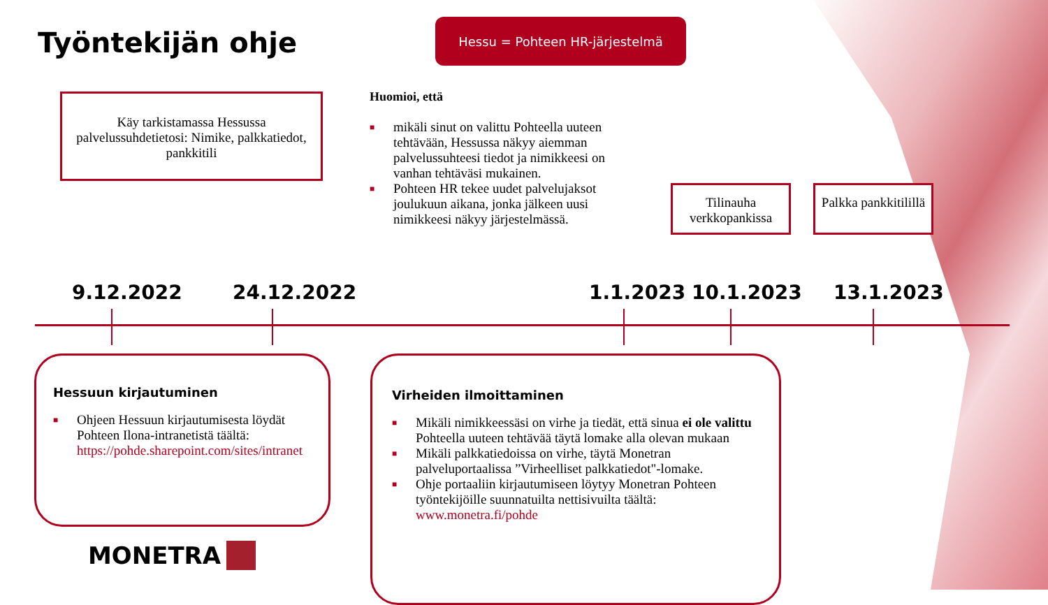Työntekijän ohje
Hessu = Pohteen HR-järjestelmä
Käy tarkistamassa Hessussa palvelussuhdetietosi: Nimike, palkkatiedot, pankkitili
Huomioi, että
■ mikäli sinut on valittu Pohteella uuteen tehtävään, Hessussa näkyy aiemman palvelussuhteesi tiedot ja nimikkeesi on vanhan tehtäväsi mukainen.
■ Pohteen HR tekee uudet palvelujaksot joulukuun aikana, jonka jälkeen uusi nimikkeesi näkyy järjestelmässä.
Tilinauha verkkopankissa
Palkka pankkitilillä
9.12.2022 24.12.2022 1.1.2023 10.1.2023 13.1.2023
Hessuun kirjautuminen
■ Ohjeen Hessuun kirjautumisesta löydät Pohteen Ilona-intranetistä täältä: https://pohde.sharepoint.com/sites/intranet
Virheiden ilmoittaminen
■ Mikäli nimikkeessäsi on virhe ja tiedät, että sinua ei ole valittu Pohteella uuteen tehtävää täytä lomake alla olevan mukaan
■ Mikäli palkkatiedoissa on virhe, täytä Monetran palveluportaalissa ”Virheelliset palkkatiedot"-lomake.
■ Ohje portaaliin kirjautumiseen löytyy Monetran Pohteen työntekijöille suunnatuilta nettisivuilta täältä: www.monetra.fi/pohde
MONETRA